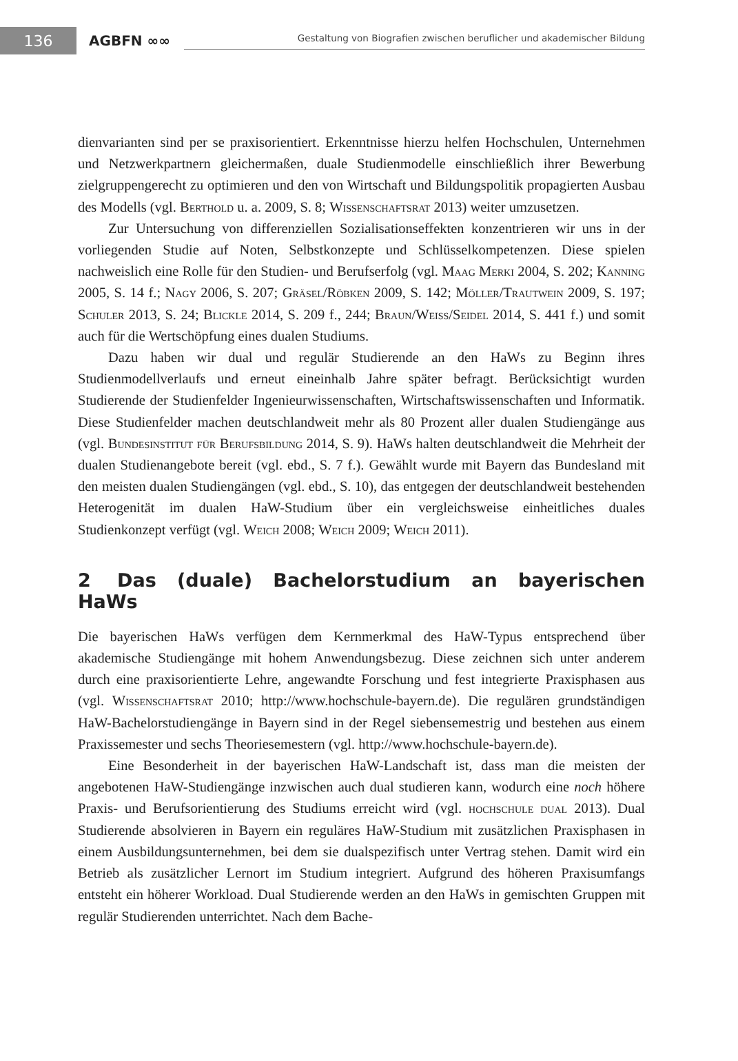136
AGBFN ∞∞
Gestaltung von Biografien zwischen beruflicher und akademischer Bildung
dienvarianten sind per se praxisorientiert. Erkenntnisse hierzu helfen Hochschulen, Unternehmen und Netzwerkpartnern gleichermaßen, duale Studienmodelle einschließlich ihrer Bewerbung zielgruppengerecht zu optimieren und den von Wirtschaft und Bildungspolitik propagierten Ausbau des Modells (vgl. Berthold u. a. 2009, S. 8; Wissenschaftsrat 2013) weiter umzusetzen.
Zur Untersuchung von differenziellen Sozialisationseffekten konzentrieren wir uns in der vorliegenden Studie auf Noten, Selbstkonzepte und Schlüsselkompetenzen. Diese spielen nachweislich eine Rolle für den Studien- und Berufserfolg (vgl. Maag Merki 2004, S. 202; Kanning 2005, S. 14 f.; Nagy 2006, S. 207; Gräsel/Röbken 2009, S. 142; Möller/Trautwein 2009, S. 197; Schuler 2013, S. 24; Blickle 2014, S. 209 f., 244; Braun/Weiss/Seidel 2014, S. 441 f.) und somit auch für die Wertschöpfung eines dualen Studiums.
Dazu haben wir dual und regulär Studierende an den HaWs zu Beginn ihres Studienmodellverlaufs und erneut eineinhalb Jahre später befragt. Berücksichtigt wurden Studierende der Studienfelder Ingenieurwissenschaften, Wirtschaftswissenschaften und Informatik. Diese Studienfelder machen deutschlandweit mehr als 80 Prozent aller dualen Studiengänge aus (vgl. Bundesinstitut für Berufsbildung 2014, S. 9). HaWs halten deutschlandweit die Mehrheit der dualen Studienangebote bereit (vgl. ebd., S. 7 f.). Gewählt wurde mit Bayern das Bundesland mit den meisten dualen Studiengängen (vgl. ebd., S. 10), das entgegen der deutschlandweit bestehenden Heterogenität im dualen HaW-Studium über ein vergleichsweise einheitliches duales Studienkonzept verfügt (vgl. Weich 2008; Weich 2009; Weich 2011).
2 Das (duale) Bachelorstudium an bayerischen HaWs
Die bayerischen HaWs verfügen dem Kernmerkmal des HaW-Typus entsprechend über akademische Studiengänge mit hohem Anwendungsbezug. Diese zeichnen sich unter anderem durch eine praxisorientierte Lehre, angewandte Forschung und fest integrierte Praxisphasen aus (vgl. Wissenschaftsrat 2010; http://www.hochschule-bayern.de). Die regulären grundständigen HaW-Bachelorstudiengänge in Bayern sind in der Regel siebensemestrig und bestehen aus einem Praxissemester und sechs Theoriesemestern (vgl. http://www.hochschule-bayern.de).
Eine Besonderheit in der bayerischen HaW-Landschaft ist, dass man die meisten der angebotenen HaW-Studiengänge inzwischen auch dual studieren kann, wodurch eine noch höhere Praxis- und Berufsorientierung des Studiums erreicht wird (vgl. hochschule dual 2013). Dual Studierende absolvieren in Bayern ein reguläres HaW-Studium mit zusätzlichen Praxisphasen in einem Ausbildungsunternehmen, bei dem sie dualspezifisch unter Vertrag stehen. Damit wird ein Betrieb als zusätzlicher Lernort im Studium integriert. Aufgrund des höheren Praxisumfangs entsteht ein höherer Workload. Dual Studierende werden an den HaWs in gemischten Gruppen mit regulär Studierenden unterrichtet. Nach dem Bache-